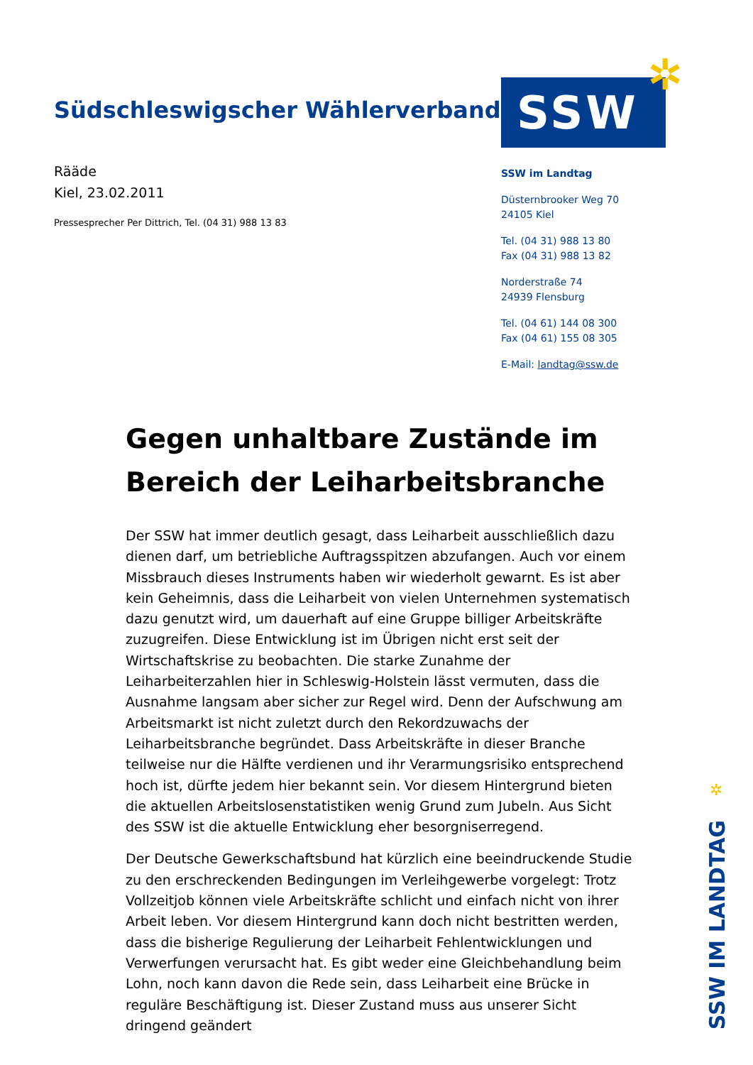✲
Südschleswigscher Wählerverband
Rääde
Kiel, 23.02.2011
Pressesprecher Per Dittrich, Tel. (04 31) 988 13 83
SSW
SSW im Landtag
Düsternbrooker Weg 70
24105 Kiel
Tel. (04 31) 988 13 80
Fax (04 31) 988 13 82
Norderstraße 74
24939 Flensburg
Tel. (04 61) 144 08 300
Fax (04 61) 155 08 305
E-Mail: landtag@ssw.de
Gegen unhaltbare Zustände im Bereich der Leiharbeitsbranche
Der SSW hat immer deutlich gesagt, dass Leiharbeit ausschließlich dazu dienen darf, um betriebliche Auftragsspitzen abzufangen. Auch vor einem Missbrauch dieses Instruments haben wir wiederholt gewarnt. Es ist aber kein Geheimnis, dass die Leiharbeit von vielen Unternehmen systematisch dazu genutzt wird, um dauerhaft auf eine Gruppe billiger Arbeitskräfte zuzugreifen. Diese Entwicklung ist im Übrigen nicht erst seit der Wirtschaftskrise zu beobachten. Die starke Zunahme der Leiharbeiterzahlen hier in Schleswig-Holstein lässt vermuten, dass die Ausnahme langsam aber sicher zur Regel wird. Denn der Aufschwung am Arbeitsmarkt ist nicht zuletzt durch den Rekordzuwachs der Leiharbeitsbranche begründet. Dass Arbeitskräfte in dieser Branche teilweise nur die Hälfte verdienen und ihr Verarmungsrisiko entsprechend hoch ist, dürfte jedem hier bekannt sein. Vor diesem Hintergrund bieten die aktuellen Arbeitslosenstatistiken wenig Grund zum Jubeln. Aus Sicht des SSW ist die aktuelle Entwicklung eher besorgniserregend.
Der Deutsche Gewerkschaftsbund hat kürzlich eine beeindruckende Studie zu den erschreckenden Bedingungen im Verleihgewerbe vorgelegt: Trotz Vollzeitjob können viele Arbeitskräfte schlicht und einfach nicht von ihrer Arbeit leben. Vor diesem Hintergrund kann doch nicht bestritten werden, dass die bisherige Regulierung der Leiharbeit Fehlentwicklungen und Verwerfungen verursacht hat. Es gibt weder eine Gleichbehandlung beim Lohn, noch kann davon die Rede sein, dass Leiharbeit eine Brücke in reguläre Beschäftigung ist. Dieser Zustand muss aus unserer Sicht dringend geändert
✲
SSW IM LANDTAG